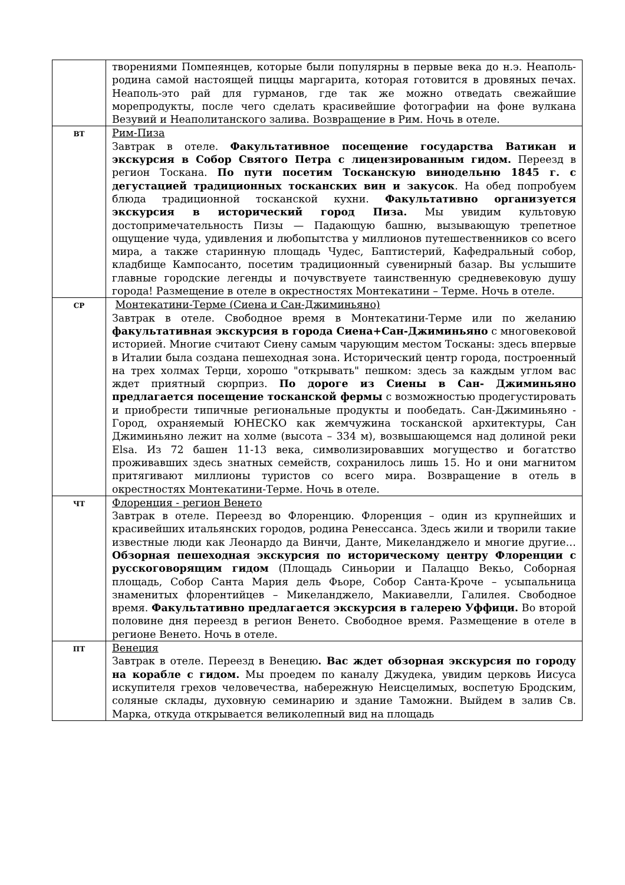| | творениями Помпеянцев, которые были популярны в первые века до н.э. Неаполь-родина самой настоящей пиццы маргарита, которая готовится в дровяных печах. Неаполь-это рай для гурманов, где так же можно отведать свежайшие морепродукты, после чего сделать красивейшие фотографии на фоне вулкана Везувий и Неаполитанского залива. Возвращение в Рим. Ночь в отеле. |
| ВТ | Рим-Пиза Завтрак в отеле. Факультативное посещение государства Ватикан и экскурсия в Собор Святого Петра с лицензированным гидом. Переезд в регион Тоскана. По пути посетим Тосканскую винодельню 1845 г. с дегустацией традиционных тосканских вин и закусок . На обед попробуем блюда традиционной тосканской кухни. Факультативно организуется экскурсия в исторический город Пиза. Мы увидим культовую достопримечательность Пизы — Падающую башню, вызывающую трепетное ощущение чуда, удивления и любопытства у миллионов путешественников со всего мира, а также старинную площадь Чудес, Баптистерий, Кафедральный собор, кладбище Кампосанто, посетим традиционный сувенирный базар. Вы услышите главные городские легенды и почувствуете таинственную средневековую душу города! Размещение в отеле в окрестностях Монтекатини – Терме. Ночь в отеле. |
| СР | Монтекатини-Терме (Сиена и Сан-Джиминьяно) Завтрак в отеле. Свободное время в Монтекатини-Терме или по желанию факультативная экскурсия в города Сиена+Сан-Джиминьяно с многовековой историей. Многие считают Сиену самым чарующим местом Тосканы: здесь впервые в Италии была создана пешеходная зона. Исторический центр города, построенный на трех холмах Терци, хорошо "открывать" пешком: здесь за каждым углом вас ждет приятный сюрприз. По дороге из Сиены в Сан- Джиминьяно предлагается посещение тосканской фермы с возможностью продегустировать и приобрести типичные региональные продукты и пообедать. Сан-Джиминьяно - Город, охраняемый ЮНЕСКО как жемчужина тосканской архитектуры, Сан Джиминьяно лежит на холме (высота – 334 м), возвышающемся над долиной реки Elsa. Из 72 башен 11-13 века, символизировавших могущество и богатство проживавших здесь знатных семейств, сохранилось лишь 15. Но и они магнитом притягивают миллионы туристов со всего мира. Возвращение в отель в окрестностях Монтекатини-Терме. Ночь в отеле. |
| ЧТ | Флоренция - регион Венето Завтрак в отеле. Переезд во Флоренцию. Флоренция – один из крупнейших и красивейших итальянских городов, родина Ренессанса. Здесь жили и творили такие известные люди как Леонардо да Винчи, Данте, Микеланджело и многие другие… Обзорная пешеходная экскурсия по историческому центру Флоренции с русскоговорящим гидом (Площадь Синьории и Палаццо Векьо, Соборная площадь, Собор Санта Мария дель Фьоре, Собор Санта-Кроче – усыпальница знаменитых флорентийцев – Микеланджело, Макиавелли, Галилея. Свободное время. Факультативно предлагается экскурсия в галерею Уффици. Во второй половине дня переезд в регион Венето. Свободное время. Размещение в отеле в регионе Венето. Ночь в отеле. |
| ПТ | Венеция Завтрак в отеле. Переезд в Венецию . Вас ждет обзорная экскурсия по городу на корабле с гидом. Мы проедем по каналу Джудека, увидим церковь Иисуса искупителя грехов человечества, набережную Неисцелимых, воспетую Бродским, соляные склады, духовную семинарию и здание Таможни. Выйдем в залив Св. Марка, откуда открывается великолепный вид на площадь |